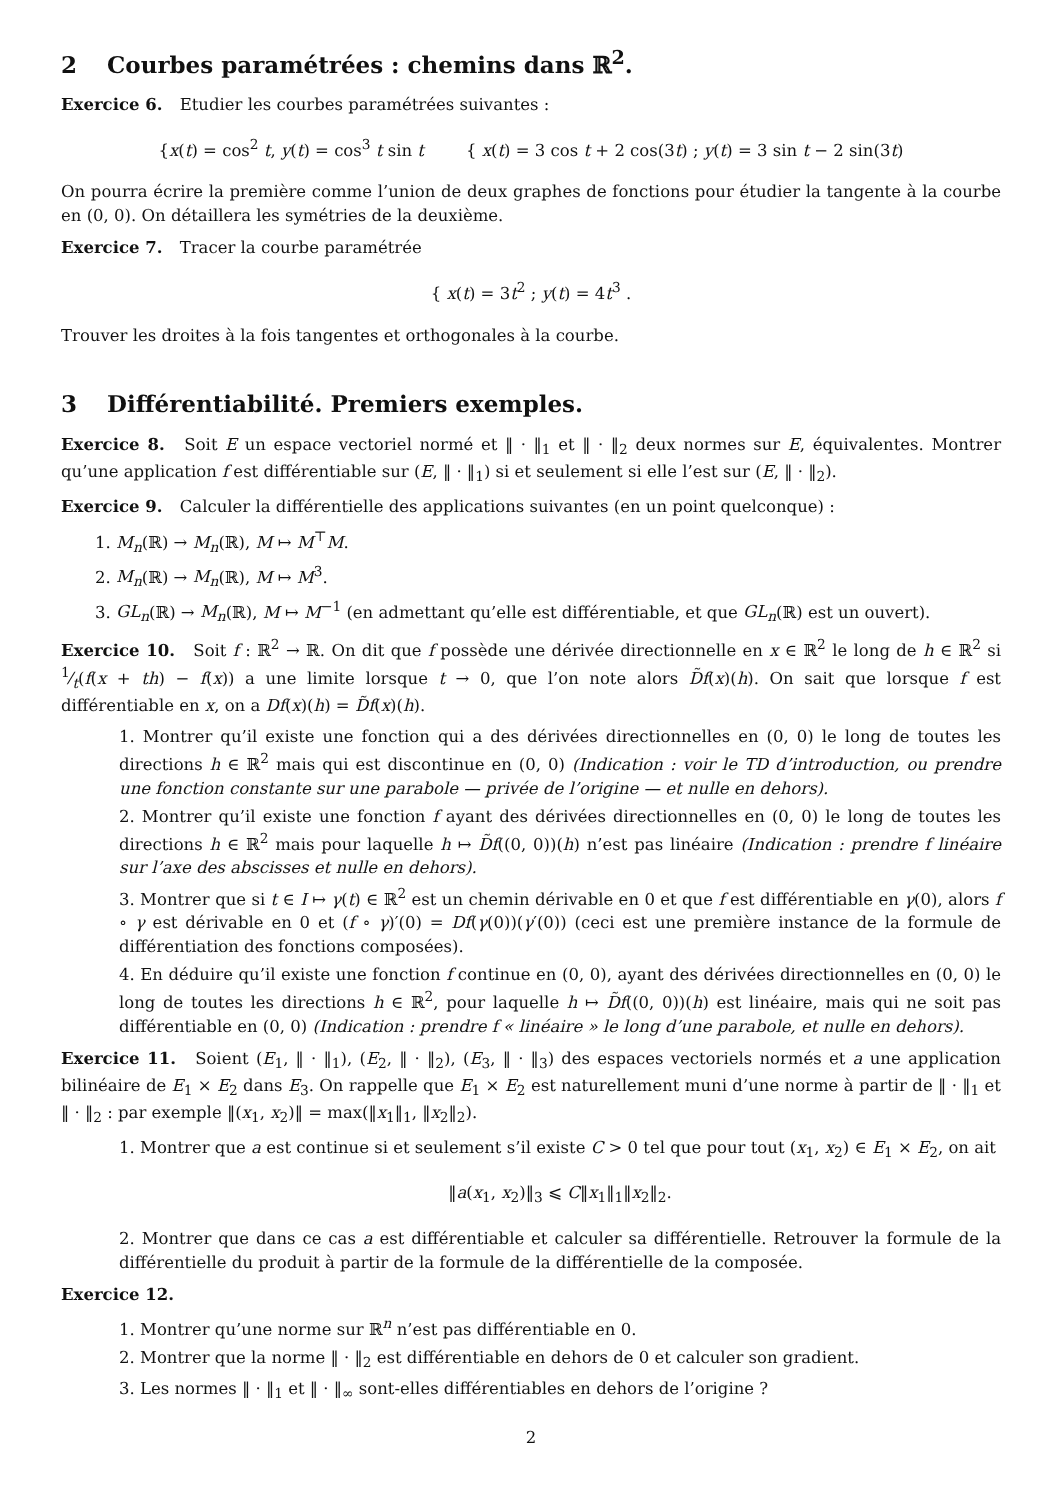2 Courbes paramétrées : chemins dans ℝ<sup>2</sup>.
Exercice 6. Etudier les courbes paramétrées suivantes :
{x(t) = cos<sup>2</sup> t, y(t) = cos<sup>3</sup> t sin t { x(t) = 3 cos t + 2 cos(3t) ; y(t) = 3 sin t − 2 sin(3t)
On pourra écrire la première comme l’union de deux graphes de fonctions pour étudier la tangente à la courbe en (0, 0). On détaillera les symétries de la deuxième.
Exercice 7. Tracer la courbe paramétrée
{ x(t) = 3t<sup>2</sup> ; y(t) = 4t<sup>3</sup> .
Trouver les droites à la fois tangentes et orthogonales à la courbe.
3 Différentiabilité. Premiers exemples.
Exercice 8. Soit E un espace vectoriel normé et ‖ · ‖<sub>1</sub> et ‖ · ‖<sub>2</sub> deux normes sur E, équivalentes. Montrer qu’une application f est différentiable sur (E, ‖ · ‖<sub>1</sub>) si et seulement si elle l’est sur (E, ‖ · ‖<sub>2</sub>).
Exercice 9. Calculer la différentielle des applications suivantes (en un point quelconque) :
1. M<sub>n</sub>(ℝ) → M<sub>n</sub>(ℝ), M ↦ M<sup>⊤</sup>M.
2. M<sub>n</sub>(ℝ) → M<sub>n</sub>(ℝ), M ↦ M<sup>3</sup>.
3. GL<sub>n</sub>(ℝ) → M<sub>n</sub>(ℝ), M ↦ M<sup>−1</sup> (en admettant qu’elle est différentiable, et que GL<sub>n</sub>(ℝ) est un ouvert).
Exercice 10. Soit f : ℝ<sup>2</sup> → ℝ. On dit que f possède une dérivée directionnelle en x ∈ ℝ<sup>2</sup> le long de h ∈ ℝ<sup>2</sup> si 1⁄t(f(x + th) − f(x)) a une limite lorsque t → 0, que l’on note alors D̃f(x)(h). On sait que lorsque f est différentiable en x, on a Df(x)(h) = D̃f(x)(h).
1. Montrer qu’il existe une fonction qui a des dérivées directionnelles en (0, 0) le long de toutes les directions h ∈ ℝ<sup>2</sup> mais qui est discontinue en (0, 0) (Indication : voir le TD d’introduction, ou prendre une fonction constante sur une parabole — privée de l’origine — et nulle en dehors).
2. Montrer qu’il existe une fonction f ayant des dérivées directionnelles en (0, 0) le long de toutes les directions h ∈ ℝ<sup>2</sup> mais pour laquelle h ↦ D̃f((0, 0))(h) n’est pas linéaire (Indication : prendre f linéaire sur l’axe des abscisses et nulle en dehors).
3. Montrer que si t ∈ I ↦ γ(t) ∈ ℝ<sup>2</sup> est un chemin dérivable en 0 et que f est différentiable en γ(0), alors f ∘ γ est dérivable en 0 et (f ∘ γ)′(0) = Df(γ(0))(γ′(0)) (ceci est une première instance de la formule de différentiation des fonctions composées).
4. En déduire qu’il existe une fonction f continue en (0, 0), ayant des dérivées directionnelles en (0, 0) le long de toutes les directions h ∈ ℝ<sup>2</sup>, pour laquelle h ↦ D̃f((0, 0))(h) est linéaire, mais qui ne soit pas différentiable en (0, 0) (Indication : prendre f « linéaire » le long d’une parabole, et nulle en dehors).
Exercice 11. Soient (E<sub>1</sub>, ‖ · ‖<sub>1</sub>), (E<sub>2</sub>, ‖ · ‖<sub>2</sub>), (E<sub>3</sub>, ‖ · ‖<sub>3</sub>) des espaces vectoriels normés et a une application bilinéaire de E<sub>1</sub> × E<sub>2</sub> dans E<sub>3</sub>. On rappelle que E<sub>1</sub> × E<sub>2</sub> est naturellement muni d’une norme à partir de ‖ · ‖<sub>1</sub> et ‖ · ‖<sub>2</sub> : par exemple ‖(x<sub>1</sub>, x<sub>2</sub>)‖ = max(‖x<sub>1</sub>‖<sub>1</sub>, ‖x<sub>2</sub>‖<sub>2</sub>).
1. Montrer que a est continue si et seulement s’il existe C > 0 tel que pour tout (x<sub>1</sub>, x<sub>2</sub>) ∈ E<sub>1</sub> × E<sub>2</sub>, on ait
‖a(x<sub>1</sub>, x<sub>2</sub>)‖<sub>3</sub> ⩽ C‖x<sub>1</sub>‖<sub>1</sub>‖x<sub>2</sub>‖<sub>2</sub>.
2. Montrer que dans ce cas a est différentiable et calculer sa différentielle. Retrouver la formule de la différentielle du produit à partir de la formule de la différentielle de la composée.
Exercice 12.
1. Montrer qu’une norme sur ℝ<sup>n</sup> n’est pas différentiable en 0.
2. Montrer que la norme ‖ · ‖<sub>2</sub> est différentiable en dehors de 0 et calculer son gradient.
3. Les normes ‖ · ‖<sub>1</sub> et ‖ · ‖<sub>∞</sub> sont-elles différentiables en dehors de l’origine ?
2